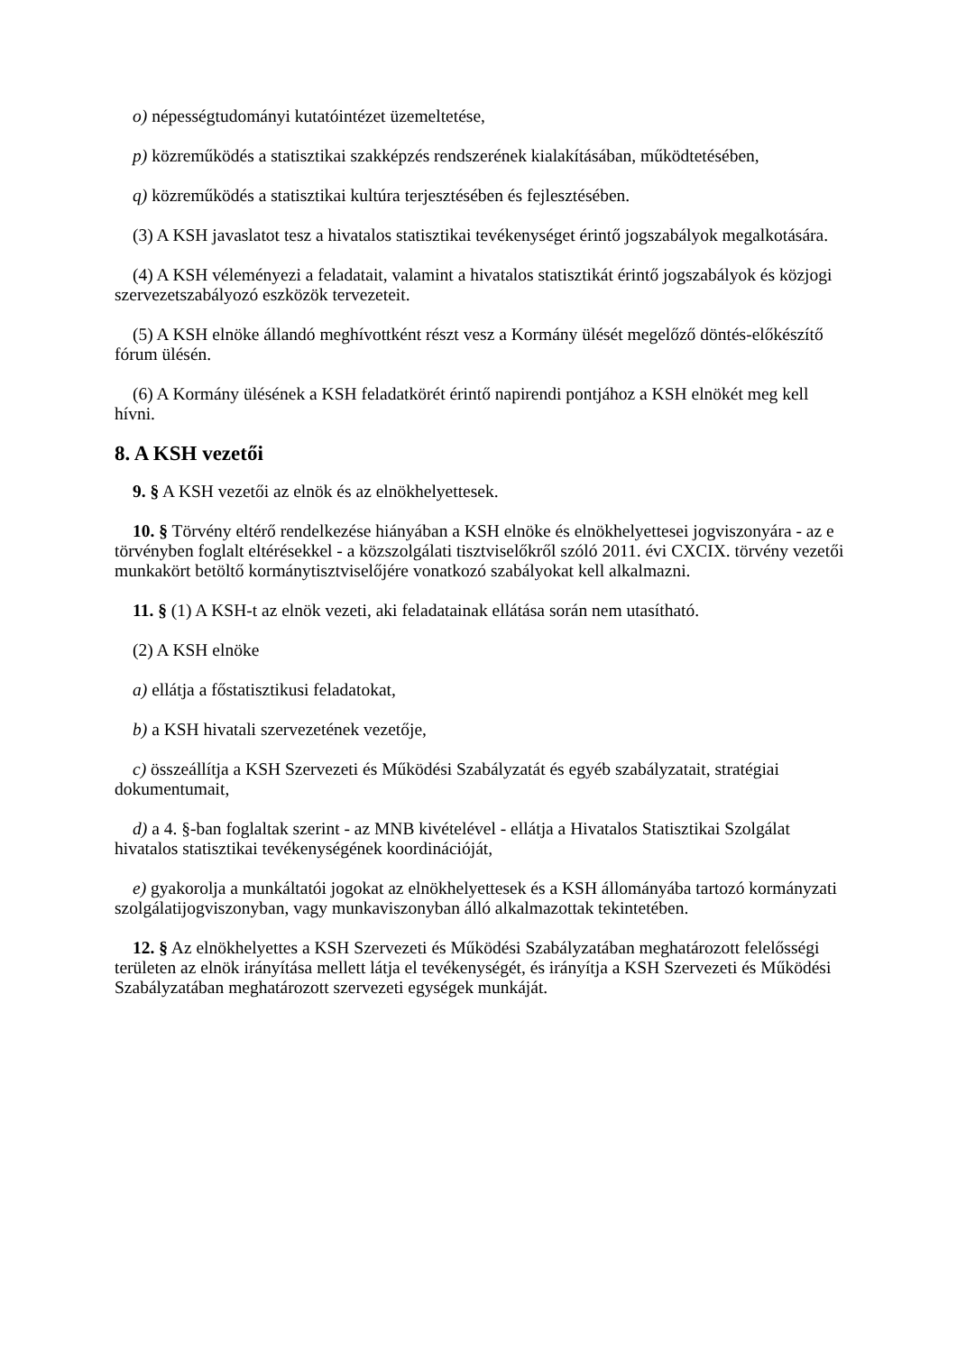o) népességtudományi kutatóintézet üzemeltetése,
p) közreműködés a statisztikai szakképzés rendszerének kialakításában, működtetésében,
q) közreműködés a statisztikai kultúra terjesztésében és fejlesztésében.
(3) A KSH javaslatot tesz a hivatalos statisztikai tevékenységet érintő jogszabályok megalkotására.
(4) A KSH véleményezi a feladatait, valamint a hivatalos statisztikát érintő jogszabályok és közjogi szervezetszabályozó eszközök tervezeteit.
(5) A KSH elnöke állandó meghívottként részt vesz a Kormány ülését megelőző döntés-előkészítő fórum ülésén.
(6) A Kormány ülésének a KSH feladatkörét érintő napirendi pontjához a KSH elnökét meg kell hívni.
8. A KSH vezetői
9. § A KSH vezetői az elnök és az elnökhelyettesek.
10. § Törvény eltérő rendelkezése hiányában a KSH elnöke és elnökhelyettesei jogviszonyára - az e törvényben foglalt eltérésekkel - a közszolgálati tisztviselőkről szóló 2011. évi CXCIX. törvény vezetői munkakört betöltő kormánytisztviselőjére vonatkozó szabályokat kell alkalmazni.
11. § (1) A KSH-t az elnök vezeti, aki feladatainak ellátása során nem utasítható.
(2) A KSH elnöke
a) ellátja a főstatisztikusi feladatokat,
b) a KSH hivatali szervezetének vezetője,
c) összeállítja a KSH Szervezeti és Működési Szabályzatát és egyéb szabályzatait, stratégiai dokumentumait,
d) a 4. §-ban foglaltak szerint - az MNB kivételével - ellátja a Hivatalos Statisztikai Szolgálat hivatalos statisztikai tevékenységének koordinációját,
e) gyakorolja a munkáltatói jogokat az elnökhelyettesek és a KSH állományába tartozó kormányzati szolgálatijogviszonyban, vagy munkaviszonyban álló alkalmazottak tekintetében.
12. § Az elnökhelyettes a KSH Szervezeti és Működési Szabályzatában meghatározott felelősségi területen az elnök irányítása mellett látja el tevékenységét, és irányítja a KSH Szervezeti és Működési Szabályzatában meghatározott szervezeti egységek munkáját.